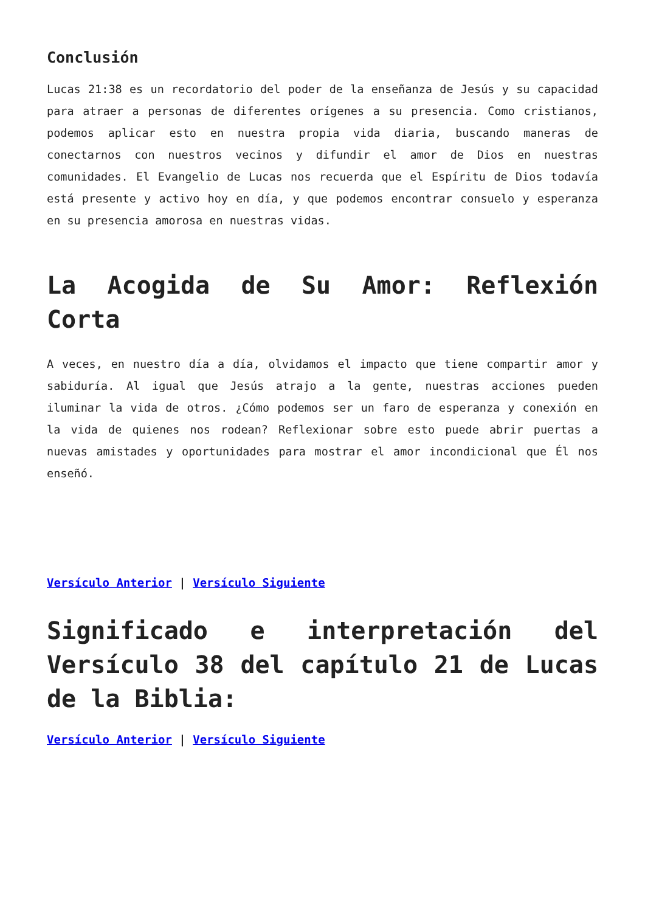Conclusión
Lucas 21:38 es un recordatorio del poder de la enseñanza de Jesús y su capacidad para atraer a personas de diferentes orígenes a su presencia. Como cristianos, podemos aplicar esto en nuestra propia vida diaria, buscando maneras de conectarnos con nuestros vecinos y difundir el amor de Dios en nuestras comunidades. El Evangelio de Lucas nos recuerda que el Espíritu de Dios todavía está presente y activo hoy en día, y que podemos encontrar consuelo y esperanza en su presencia amorosa en nuestras vidas.
La Acogida de Su Amor: Reflexión Corta
A veces, en nuestro día a día, olvidamos el impacto que tiene compartir amor y sabiduría. Al igual que Jesús atrajo a la gente, nuestras acciones pueden iluminar la vida de otros. ¿Cómo podemos ser un faro de esperanza y conexión en la vida de quienes nos rodean? Reflexionar sobre esto puede abrir puertas a nuevas amistades y oportunidades para mostrar el amor incondicional que Él nos enseñó.
Versículo Anterior | Versículo Siguiente
Significado e interpretación del Versículo 38 del capítulo 21 de Lucas de la Biblia:
Versículo Anterior | Versículo Siguiente